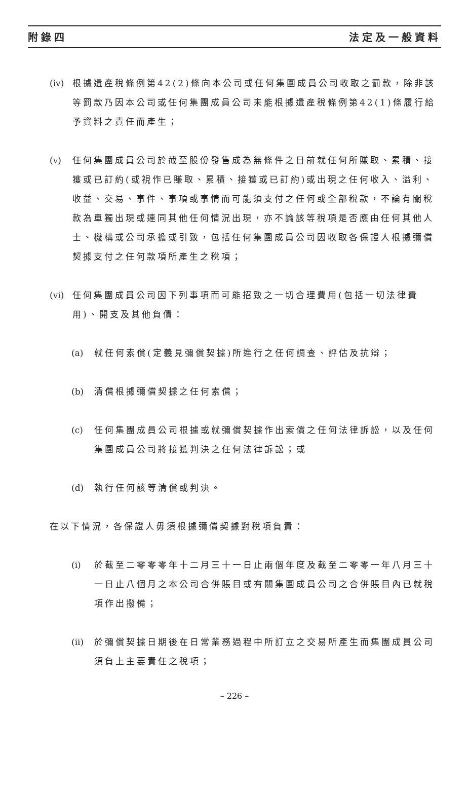附錄四 法定及一般資料
(iv) 根據遺產稅條例第42(2)條向本公司或任何集團成員公司收取之罰款，除非該等罰款乃因本公司或任何集團成員公司未能根據遺產稅條例第42(1)條履行給予資料之責任而產生；
(v) 任何集團成員公司於截至股份發售成為無條件之日前就任何所賺取、累積、接獲或已訂約(或視作已賺取、累積、接獲或已訂約)或出現之任何收入、溢利、收益、交易、事件、事項或事情而可能須支付之任何或全部稅款，不論有關稅款為單獨出現或連同其他任何情況出現，亦不論該等稅項是否應由任何其他人士、機構或公司承擔或引致，包括任何集團成員公司因收取各保證人根據彌償契據支付之任何款項所產生之稅項；
(vi) 任何集團成員公司因下列事項而可能招致之一切合理費用(包括一切法律費用)、開支及其他負債：
(a) 就任何索償(定義見彌償契據)所進行之任何調查、評估及抗辯；
(b) 清償根據彌償契據之任何索償；
(c) 任何集團成員公司根據或就彌償契據作出索償之任何法律訴訟，以及任何集團成員公司將接獲判決之任何法律訴訟；或
(d) 執行任何該等清償或判決。
在以下情況，各保證人毋須根據彌償契據對稅項負責：
(i) 於截至二零零零年十二月三十一日止兩個年度及截至二零零一年八月三十一日止八個月之本公司合併賬目或有關集團成員公司之合併賬目內已就稅項作出撥備；
(ii) 於彌償契據日期後在日常業務過程中所訂立之交易所產生而集團成員公司須負上主要責任之稅項；
– 226 –